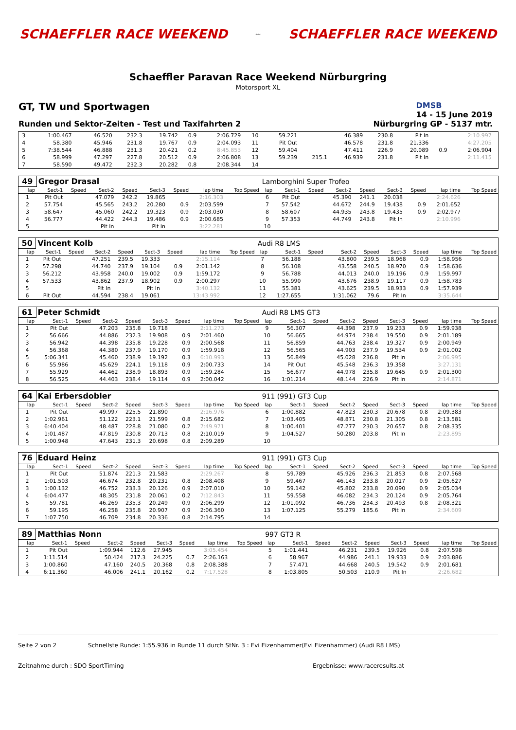SCHAEFFLER RACE WEEKEND
〰
SCHAEFFLER RACE WEEKEND
Schaeffler Paravan Race Weekend Nürburgring
Motorsport XL
GT, TW und Sportwagen DMSB
14 - 15 June 2019
Runden und Sektor-Zeiten - Test und Taxifahrten 2 Nürburgring GP - 5137 mtr.
| 3 | 1:00.467 | | 46.520 | 232.3 | 19.742 | 0.9 | 2:06.729 | | 10 | 59.221 | | 46.389 | 230.8 | Pit In | | 2:10.997 | |
| 4 | 58.380 | | 45.946 | 231.8 | 19.767 | 0.9 | 2:04.093 | | 11 | Pit Out | | 46.578 | 231.8 | 21.336 | | 4:27.205 | |
| 5 | 7:38.544 | | 46.888 | 231.3 | 20.421 | 0.2 | 8:45.853 | | 12 | 59.404 | | 47.411 | 226.9 | 20.089 | 0.9 | 2:06.904 | |
| 6 | 58.999 | | 47.297 | 227.8 | 20.512 | 0.9 | 2:06.808 | | 13 | 59.239 | 215.1 | 46.939 | 231.8 | Pit In | | 2:11.415 | |
| 7 | 58.590 | | 49.472 | 232.3 | 20.282 | 0.8 | 2:08.344 | | 14 | | | | | | | | |
| 49 | Gregor Drasal | | | | | | | | Lamborghini Super Trofeo | | | | | | | | |
| lap | Sect-1 | Speed | Sect-2 | Speed | Sect-3 | Speed | lap time | Top Speed | lap | Sect-1 | Speed | Sect-2 | Speed | Sect-3 | Speed | lap time | Top Speed |
| 1 | Pit Out | | 47.079 | 242.2 | 19.865 | | 2:16.303 | | 6 | Pit Out | | 45.390 | 241.1 | 20.038 | | 2:24.626 | |
| 2 | 57.754 | | 45.565 | 243.2 | 20.280 | 0.9 | 2:03.599 | | 7 | 57.542 | | 44.672 | 244.9 | 19.438 | 0.9 | 2:01.652 | |
| 3 | 58.647 | | 45.060 | 242.2 | 19.323 | 0.9 | 2:03.030 | | 8 | 58.607 | | 44.935 | 243.8 | 19.435 | 0.9 | 2:02.977 | |
| 4 | 56.777 | | 44.422 | 244.3 | 19.486 | 0.9 | 2:00.685 | | 9 | 57.353 | | 44.749 | 243.8 | Pit In | | 2:10.996 | |
| 5 | | | Pit In | | Pit In | | 3:22.281 | | 10 | | | | | | | | |
| 50 | Vincent Kolb | | | | | | | | Audi R8 LMS | | | | | | | | |
| lap | Sect-1 | Speed | Sect-2 | Speed | Sect-3 | Speed | lap time | Top Speed | lap | Sect-1 | Speed | Sect-2 | Speed | Sect-3 | Speed | lap time | Top Speed |
| 1 | Pit Out | | 47.251 | 239.5 | 19.333 | | 2:15.114 | | 7 | 56.188 | | 43.800 | 239.5 | 18.968 | 0.9 | 1:58.956 | |
| 2 | 57.298 | | 44.740 | 237.9 | 19.104 | 0.9 | 2:01.142 | | 8 | 56.108 | | 43.558 | 240.5 | 18.970 | 0.9 | 1:58.636 | |
| 3 | 56.212 | | 43.958 | 240.0 | 19.002 | 0.9 | 1:59.172 | | 9 | 56.788 | | 44.013 | 240.0 | 19.196 | 0.9 | 1:59.997 | |
| 4 | 57.533 | | 43.862 | 237.9 | 18.902 | 0.9 | 2:00.297 | | 10 | 55.990 | | 43.676 | 238.9 | 19.117 | 0.9 | 1:58.783 | |
| 5 | | | Pit In | | Pit In | | 3:40.132 | | 11 | 55.381 | | 43.625 | 239.5 | 18.933 | 0.9 | 1:57.939 | |
| 6 | Pit Out | | 44.594 | 238.4 | 19.061 | | 13:43.992 | | 12 | 1:27.655 | | 1:31.062 | 79.6 | Pit In | | 3:35.644 | |
| 61 | Peter Schmidt | | | | | | | | Audi R8 LMS GT3 | | | | | | | | |
| lap | Sect-1 | Speed | Sect-2 | Speed | Sect-3 | Speed | lap time | Top Speed | lap | Sect-1 | Speed | Sect-2 | Speed | Sect-3 | Speed | lap time | Top Speed |
| 1 | Pit Out | | 47.203 | 235.8 | 19.718 | | 2:11.273 | | 9 | 56.307 | | 44.398 | 237.9 | 19.233 | 0.9 | 1:59.938 | |
| 2 | 56.666 | | 44.886 | 232.3 | 19.908 | 0.9 | 2:01.460 | | 10 | 56.665 | | 44.974 | 238.4 | 19.550 | 0.9 | 2:01.189 | |
| 3 | 56.942 | | 44.398 | 235.8 | 19.228 | 0.9 | 2:00.568 | | 11 | 56.859 | | 44.763 | 238.4 | 19.327 | 0.9 | 2:00.949 | |
| 4 | 56.368 | | 44.380 | 237.9 | 19.170 | 0.9 | 1:59.918 | | 12 | 56.565 | | 44.903 | 237.9 | 19.534 | 0.9 | 2:01.002 | |
| 5 | 5:06.341 | | 45.460 | 238.9 | 19.192 | 0.3 | 6:10.993 | | 13 | 56.849 | | 45.028 | 236.8 | Pit In | | 2:06.995 | |
| 6 | 55.986 | | 45.629 | 224.1 | 19.118 | 0.9 | 2:00.733 | | 14 | Pit Out | | 45.548 | 236.3 | 19.358 | | 3:27.131 | |
| 7 | 55.929 | | 44.462 | 238.9 | 18.893 | 0.9 | 1:59.284 | | 15 | 56.677 | | 44.978 | 235.8 | 19.645 | 0.9 | 2:01.300 | |
| 8 | 56.525 | | 44.403 | 238.4 | 19.114 | 0.9 | 2:00.042 | | 16 | 1:01.214 | | 48.144 | 226.9 | Pit In | | 2:14.871 | |
| 64 | Kai Erbersdobler | | | | | | | | 911 (991) GT3 Cup | | | | | | | | |
| lap | Sect-1 | Speed | Sect-2 | Speed | Sect-3 | Speed | lap time | Top Speed | lap | Sect-1 | Speed | Sect-2 | Speed | Sect-3 | Speed | lap time | Top Speed |
| 1 | Pit Out | | 49.997 | 225.5 | 21.890 | | 2:16.976 | | 6 | 1:00.882 | | 47.823 | 230.3 | 20.678 | 0.8 | 2:09.383 | |
| 2 | 1:02.961 | | 51.122 | 223.1 | 21.599 | 0.8 | 2:15.682 | | 7 | 1:03.405 | | 48.871 | 230.8 | 21.305 | 0.8 | 2:13.581 | |
| 3 | 6:40.404 | | 48.487 | 228.8 | 21.080 | 0.2 | 7:49.971 | | 8 | 1:00.401 | | 47.277 | 230.3 | 20.657 | 0.8 | 2:08.335 | |
| 4 | 1:01.487 | | 47.819 | 230.8 | 20.713 | 0.8 | 2:10.019 | | 9 | 1:04.527 | | 50.280 | 203.8 | Pit In | | 2:23.895 | |
| 5 | 1:00.948 | | 47.643 | 231.3 | 20.698 | 0.8 | 2:09.289 | | 10 | | | | | | | | |
| 76 | Eduard Heinz | | | | | | | | 911 (991) GT3 Cup | | | | | | | | |
| lap | Sect-1 | Speed | Sect-2 | Speed | Sect-3 | Speed | lap time | Top Speed | lap | Sect-1 | Speed | Sect-2 | Speed | Sect-3 | Speed | lap time | Top Speed |
| 1 | Pit Out | | 51.874 | 221.3 | 21.583 | | 2:29.267 | | 8 | 59.789 | | 45.926 | 236.3 | 21.853 | 0.8 | 2:07.568 | |
| 2 | 1:01.503 | | 46.674 | 232.8 | 20.231 | 0.8 | 2:08.408 | | 9 | 59.467 | | 46.143 | 233.8 | 20.017 | 0.9 | 2:05.627 | |
| 3 | 1:00.132 | | 46.752 | 233.3 | 20.126 | 0.9 | 2:07.010 | | 10 | 59.142 | | 45.802 | 233.8 | 20.090 | 0.9 | 2:05.034 | |
| 4 | 6:04.477 | | 48.305 | 231.8 | 20.061 | 0.2 | 7:12.843 | | 11 | 59.558 | | 46.082 | 234.3 | 20.124 | 0.9 | 2:05.764 | |
| 5 | 59.781 | | 46.269 | 235.3 | 20.249 | 0.9 | 2:06.299 | | 12 | 1:01.092 | | 46.736 | 234.3 | 20.493 | 0.8 | 2:08.321 | |
| 6 | 59.195 | | 46.258 | 235.8 | 20.907 | 0.9 | 2:06.360 | | 13 | 1:07.125 | | 55.279 | 185.6 | Pit In | | 2:34.609 | |
| 7 | 1:07.750 | | 46.709 | 234.8 | 20.336 | 0.8 | 2:14.795 | | 14 | | | | | | | | |
| 89 | Matthias Nonn | | | | | | | | 997 GT3 R | | | | | | | | |
| lap | Sect-1 | Speed | Sect-2 | Speed | Sect-3 | Speed | lap time | Top Speed | lap | Sect-1 | Speed | Sect-2 | Speed | Sect-3 | Speed | lap time | Top Speed |
| 1 | Pit Out | | 1:09.944 | 112.6 | 27.945 | | 3:05.454 | | 5 | 1:01.441 | | 46.231 | 239.5 | 19.926 | 0.8 | 2:07.598 | |
| 2 | 1:11.514 | | 50.424 | 217.3 | 24.225 | 0.7 | 2:26.163 | | 6 | 58.967 | | 44.986 | 241.1 | 19.933 | 0.9 | 2:03.886 | |
| 3 | 1:00.860 | | 47.160 | 240.5 | 20.368 | 0.8 | 2:08.388 | | 7 | 57.471 | | 44.668 | 240.5 | 19.542 | 0.9 | 2:01.681 | |
| 4 | 6:11.360 | | 46.006 | 241.1 | 20.162 | 0.2 | 7:17.528 | | 8 | 1:03.805 | | 50.503 | 210.9 | Pit In | | 2:26.682 | |
Seite 2 von 2 Schnellste Runde: 1:55.936 in Runde 11 durch StNr. 3 : Evi Eizenhammer(Evi Eizenhammer) (Audi R8 LMS)
Zeitnahme durch : SDO SportTiming Ergebnisse: www.raceresults.at